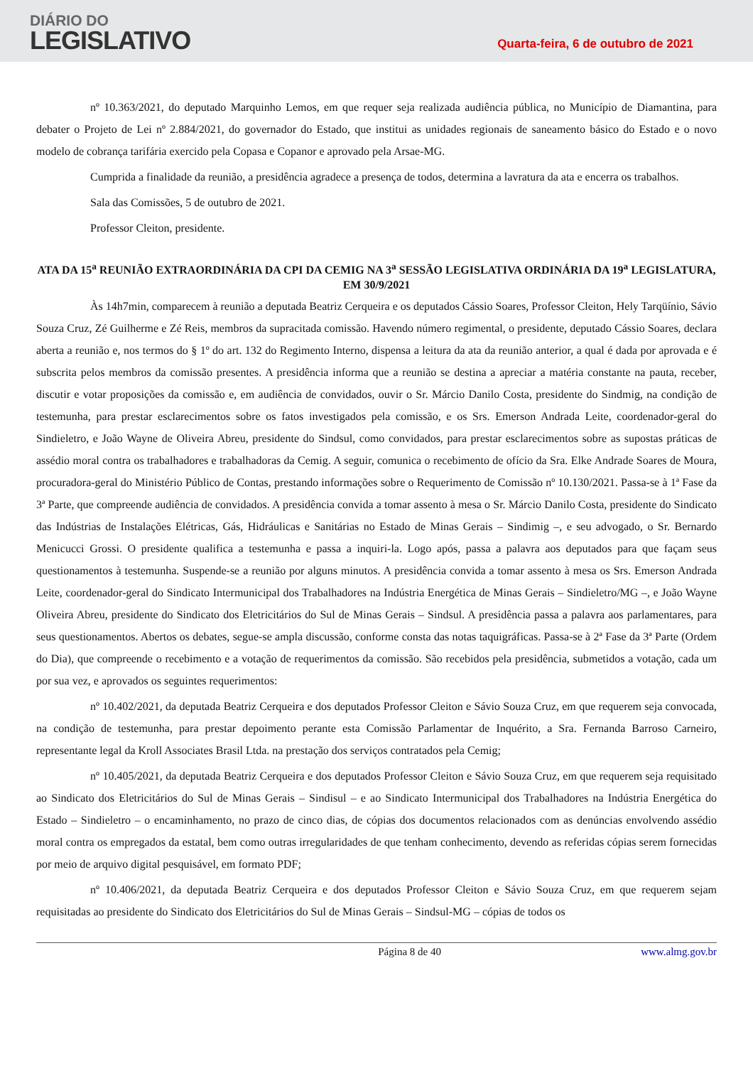DIÁRIO DO
LEGISLATIVO
Quarta-feira, 6 de outubro de 2021
nº 10.363/2021, do deputado Marquinho Lemos, em que requer seja realizada audiência pública, no Município de Diamantina, para debater o Projeto de Lei nº 2.884/2021, do governador do Estado, que institui as unidades regionais de saneamento básico do Estado e o novo modelo de cobrança tarifária exercido pela Copasa e Copanor e aprovado pela Arsae-MG.
Cumprida a finalidade da reunião, a presidência agradece a presença de todos, determina a lavratura da ata e encerra os trabalhos.
Sala das Comissões, 5 de outubro de 2021.
Professor Cleiton, presidente.
ATA DA 15<sup>a</sup> REUNIÃO EXTRAORDINÁRIA DA CPI DA CEMIG NA 3<sup>a</sup> SESSÃO LEGISLATIVA ORDINÁRIA DA 19<sup>a</sup> LEGISLATURA, EM 30/9/2021
Às 14h7min, comparecem à reunião a deputada Beatriz Cerqueira e os deputados Cássio Soares, Professor Cleiton, Hely Tarqüínio, Sávio Souza Cruz, Zé Guilherme e Zé Reis, membros da supracitada comissão. Havendo número regimental, o presidente, deputado Cássio Soares, declara aberta a reunião e, nos termos do § 1º do art. 132 do Regimento Interno, dispensa a leitura da ata da reunião anterior, a qual é dada por aprovada e é subscrita pelos membros da comissão presentes. A presidência informa que a reunião se destina a apreciar a matéria constante na pauta, receber, discutir e votar proposições da comissão e, em audiência de convidados, ouvir o Sr. Márcio Danilo Costa, presidente do Sindmig, na condição de testemunha, para prestar esclarecimentos sobre os fatos investigados pela comissão, e os Srs. Emerson Andrada Leite, coordenador-geral do Sindieletro, e João Wayne de Oliveira Abreu, presidente do Sindsul, como convidados, para prestar esclarecimentos sobre as supostas práticas de assédio moral contra os trabalhadores e trabalhadoras da Cemig. A seguir, comunica o recebimento de ofício da Sra. Elke Andrade Soares de Moura, procuradora-geral do Ministério Público de Contas, prestando informações sobre o Requerimento de Comissão nº 10.130/2021. Passa-se à 1ª Fase da 3ª Parte, que compreende audiência de convidados. A presidência convida a tomar assento à mesa o Sr. Márcio Danilo Costa, presidente do Sindicato das Indústrias de Instalações Elétricas, Gás, Hidráulicas e Sanitárias no Estado de Minas Gerais – Sindimig –, e seu advogado, o Sr. Bernardo Menicucci Grossi. O presidente qualifica a testemunha e passa a inquiri-la. Logo após, passa a palavra aos deputados para que façam seus questionamentos à testemunha. Suspende-se a reunião por alguns minutos. A presidência convida a tomar assento à mesa os Srs. Emerson Andrada Leite, coordenador-geral do Sindicato Intermunicipal dos Trabalhadores na Indústria Energética de Minas Gerais – Sindieletro/MG –, e João Wayne Oliveira Abreu, presidente do Sindicato dos Eletricitários do Sul de Minas Gerais – Sindsul. A presidência passa a palavra aos parlamentares, para seus questionamentos. Abertos os debates, segue-se ampla discussão, conforme consta das notas taquigráficas. Passa-se à 2ª Fase da 3ª Parte (Ordem do Dia), que compreende o recebimento e a votação de requerimentos da comissão. São recebidos pela presidência, submetidos a votação, cada um por sua vez, e aprovados os seguintes requerimentos:
nº 10.402/2021, da deputada Beatriz Cerqueira e dos deputados Professor Cleiton e Sávio Souza Cruz, em que requerem seja convocada, na condição de testemunha, para prestar depoimento perante esta Comissão Parlamentar de Inquérito, a Sra. Fernanda Barroso Carneiro, representante legal da Kroll Associates Brasil Ltda. na prestação dos serviços contratados pela Cemig;
nº 10.405/2021, da deputada Beatriz Cerqueira e dos deputados Professor Cleiton e Sávio Souza Cruz, em que requerem seja requisitado ao Sindicato dos Eletricitários do Sul de Minas Gerais – Sindisul – e ao Sindicato Intermunicipal dos Trabalhadores na Indústria Energética do Estado – Sindieletro – o encaminhamento, no prazo de cinco dias, de cópias dos documentos relacionados com as denúncias envolvendo assédio moral contra os empregados da estatal, bem como outras irregularidades de que tenham conhecimento, devendo as referidas cópias serem fornecidas por meio de arquivo digital pesquisável, em formato PDF;
nº 10.406/2021, da deputada Beatriz Cerqueira e dos deputados Professor Cleiton e Sávio Souza Cruz, em que requerem sejam requisitadas ao presidente do Sindicato dos Eletricitários do Sul de Minas Gerais – Sindsul-MG – cópias de todos os
Página 8 de 40 www.almg.gov.br